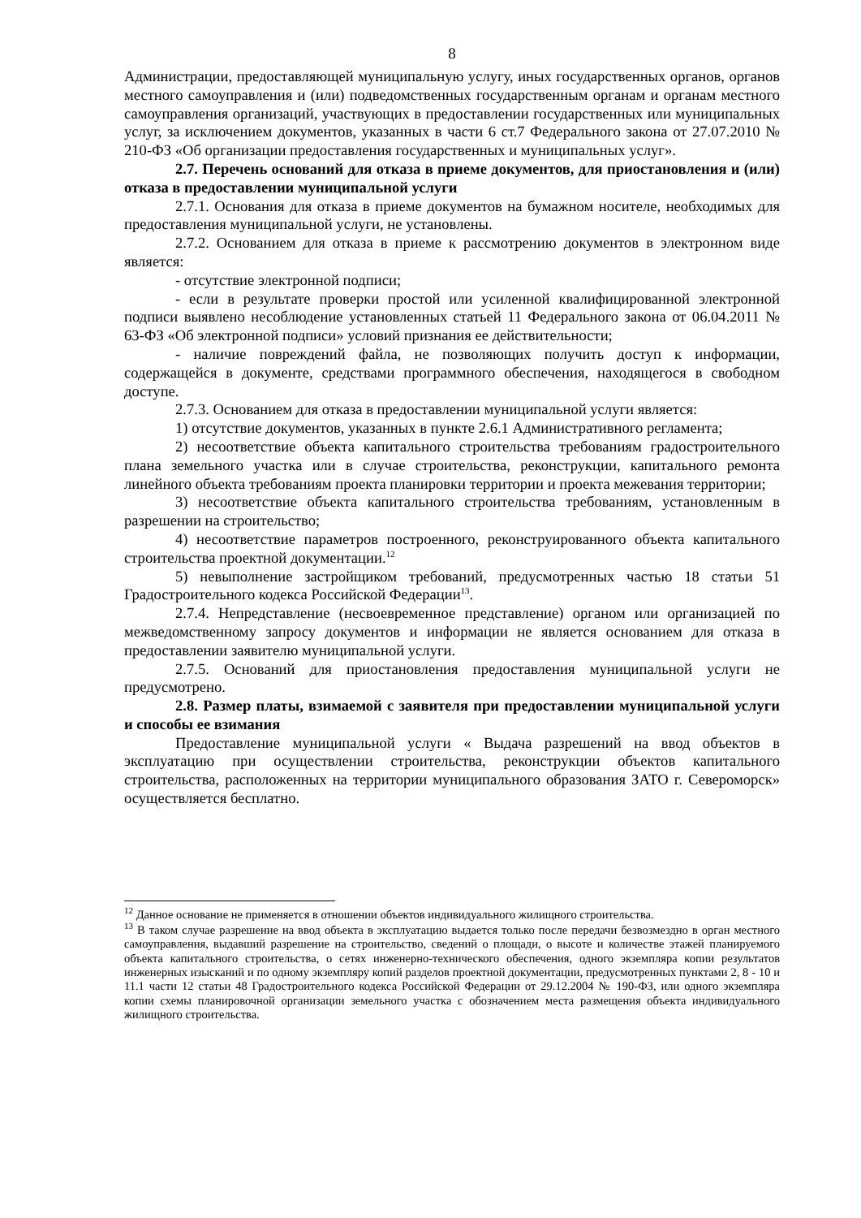8
Администрации, предоставляющей муниципальную услугу, иных государственных органов, органов местного самоуправления и (или) подведомственных государственным органам и органам местного самоуправления организаций, участвующих в предоставлении государственных или муниципальных услуг, за исключением документов, указанных в части 6 ст.7 Федерального закона от 27.07.2010 № 210-ФЗ «Об организации предоставления государственных и муниципальных услуг».
2.7. Перечень оснований для отказа в приеме документов, для приостановления и (или) отказа в предоставлении муниципальной услуги
2.7.1. Основания для отказа в приеме документов на бумажном носителе, необходимых для предоставления муниципальной услуги, не установлены.
2.7.2. Основанием для отказа в приеме к рассмотрению документов в электронном виде является:
- отсутствие электронной подписи;
- если в результате проверки простой или усиленной квалифицированной электронной подписи выявлено несоблюдение установленных статьей 11 Федерального закона от 06.04.2011 № 63-ФЗ «Об электронной подписи» условий признания ее действительности;
- наличие повреждений файла, не позволяющих получить доступ к информации, содержащейся в документе, средствами программного обеспечения, находящегося в свободном доступе.
2.7.3. Основанием для отказа в предоставлении муниципальной услуги является:
1) отсутствие документов, указанных в пункте 2.6.1 Административного регламента;
2) несоответствие объекта капитального строительства требованиям градостроительного плана земельного участка или в случае строительства, реконструкции, капитального ремонта линейного объекта требованиям проекта планировки территории и проекта межевания территории;
3) несоответствие объекта капитального строительства требованиям, установленным в разрешении на строительство;
4) несоответствие параметров построенного, реконструированного объекта капитального строительства проектной документации.<sup>12</sup>
5) невыполнение застройщиком требований, предусмотренных частью 18 статьи 51 Градостроительного кодекса Российской Федерации<sup>13</sup>.
2.7.4. Непредставление (несвоевременное представление) органом или организацией по межведомственному запросу документов и информации не является основанием для отказа в предоставлении заявителю муниципальной услуги.
2.7.5. Оснований для приостановления предоставления муниципальной услуги не предусмотрено.
2.8. Размер платы, взимаемой с заявителя при предоставлении муниципальной услуги и способы ее взимания
Предоставление муниципальной услуги « Выдача разрешений на ввод объектов в эксплуатацию при осуществлении строительства, реконструкции объектов капитального строительства, расположенных на территории муниципального образования ЗАТО г. Североморск» осуществляется бесплатно.
<sup>12</sup> Данное основание не применяется в отношении объектов индивидуального жилищного строительства.
<sup>13</sup> В таком случае разрешение на ввод объекта в эксплуатацию выдается только после передачи безвозмездно в орган местного самоуправления, выдавший разрешение на строительство, сведений о площади, о высоте и количестве этажей планируемого объекта капитального строительства, о сетях инженерно-технического обеспечения, одного экземпляра копии результатов инженерных изысканий и по одному экземпляру копий разделов проектной документации, предусмотренных пунктами 2, 8 - 10 и 11.1 части 12 статьи 48 Градостроительного кодекса Российской Федерации от 29.12.2004 № 190-ФЗ, или одного экземпляра копии схемы планировочной организации земельного участка с обозначением места размещения объекта индивидуального жилищного строительства.